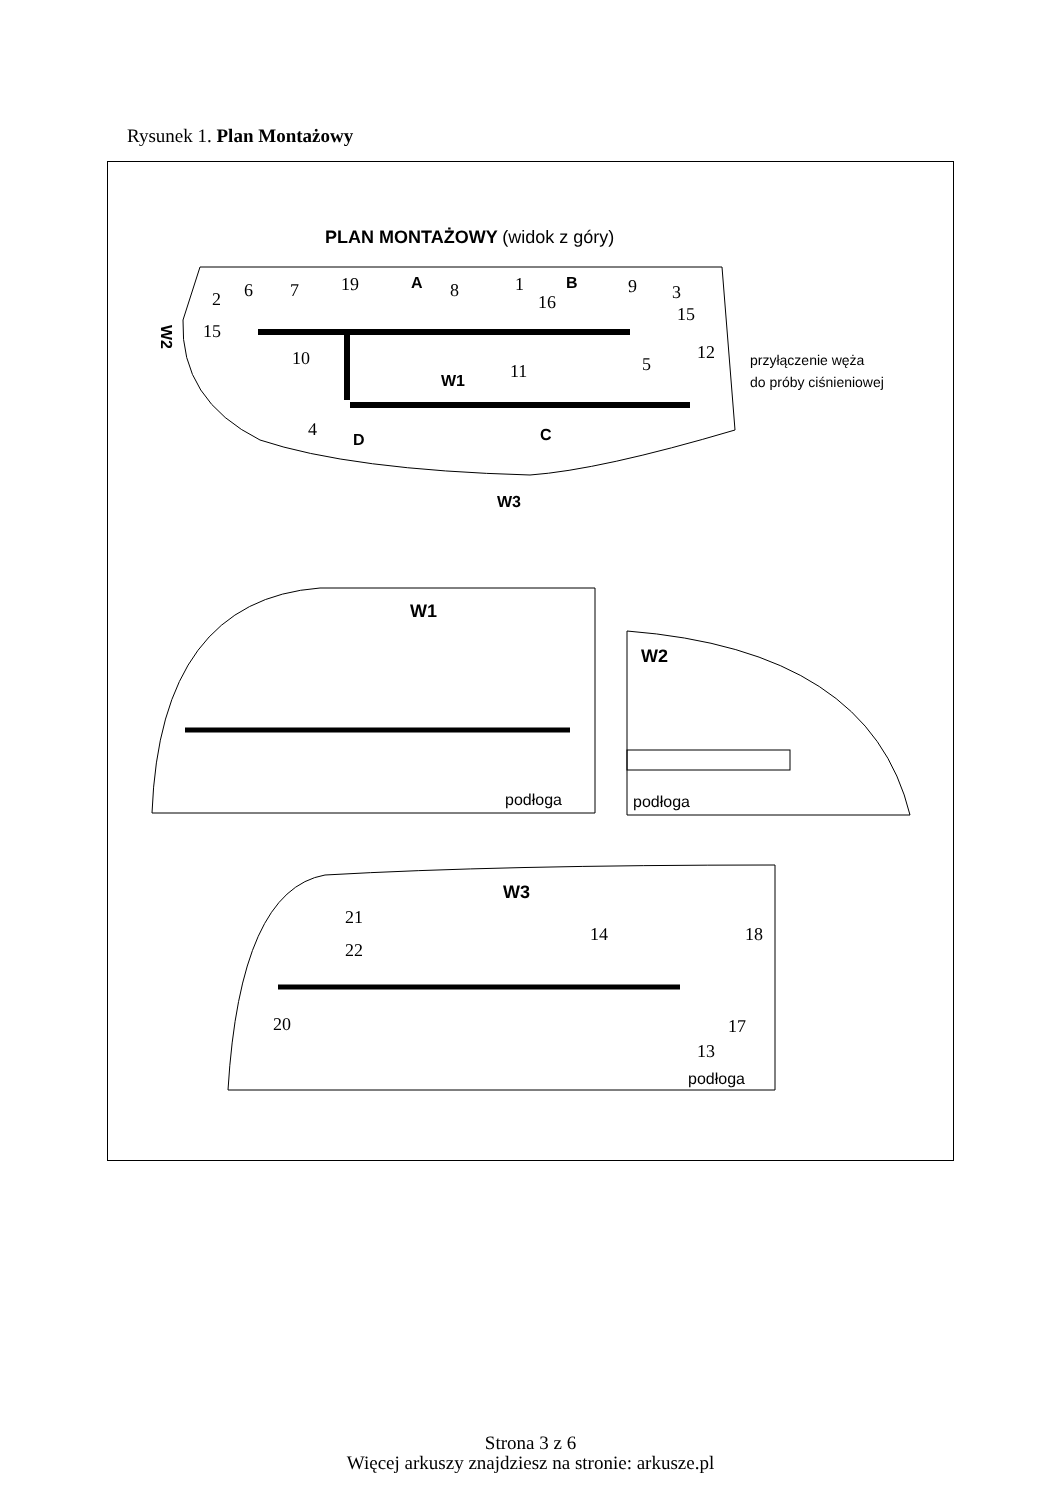Rysunek 1. Plan Montażowy
PLAN MONTAŻOWY (widok z góry)
2
15
6
7
19
8
1
16
9
3
15
10
11
5
12
4
A
B
D
C
W1
W3
W2
przyłączenie węża
do próby ciśnieniowej
W1
podłoga
W2
podłoga
W3
21
22
14
18
20
17
13
podłoga
Strona 3 z 6
Więcej arkuszy znajdziesz na stronie: arkusze.pl